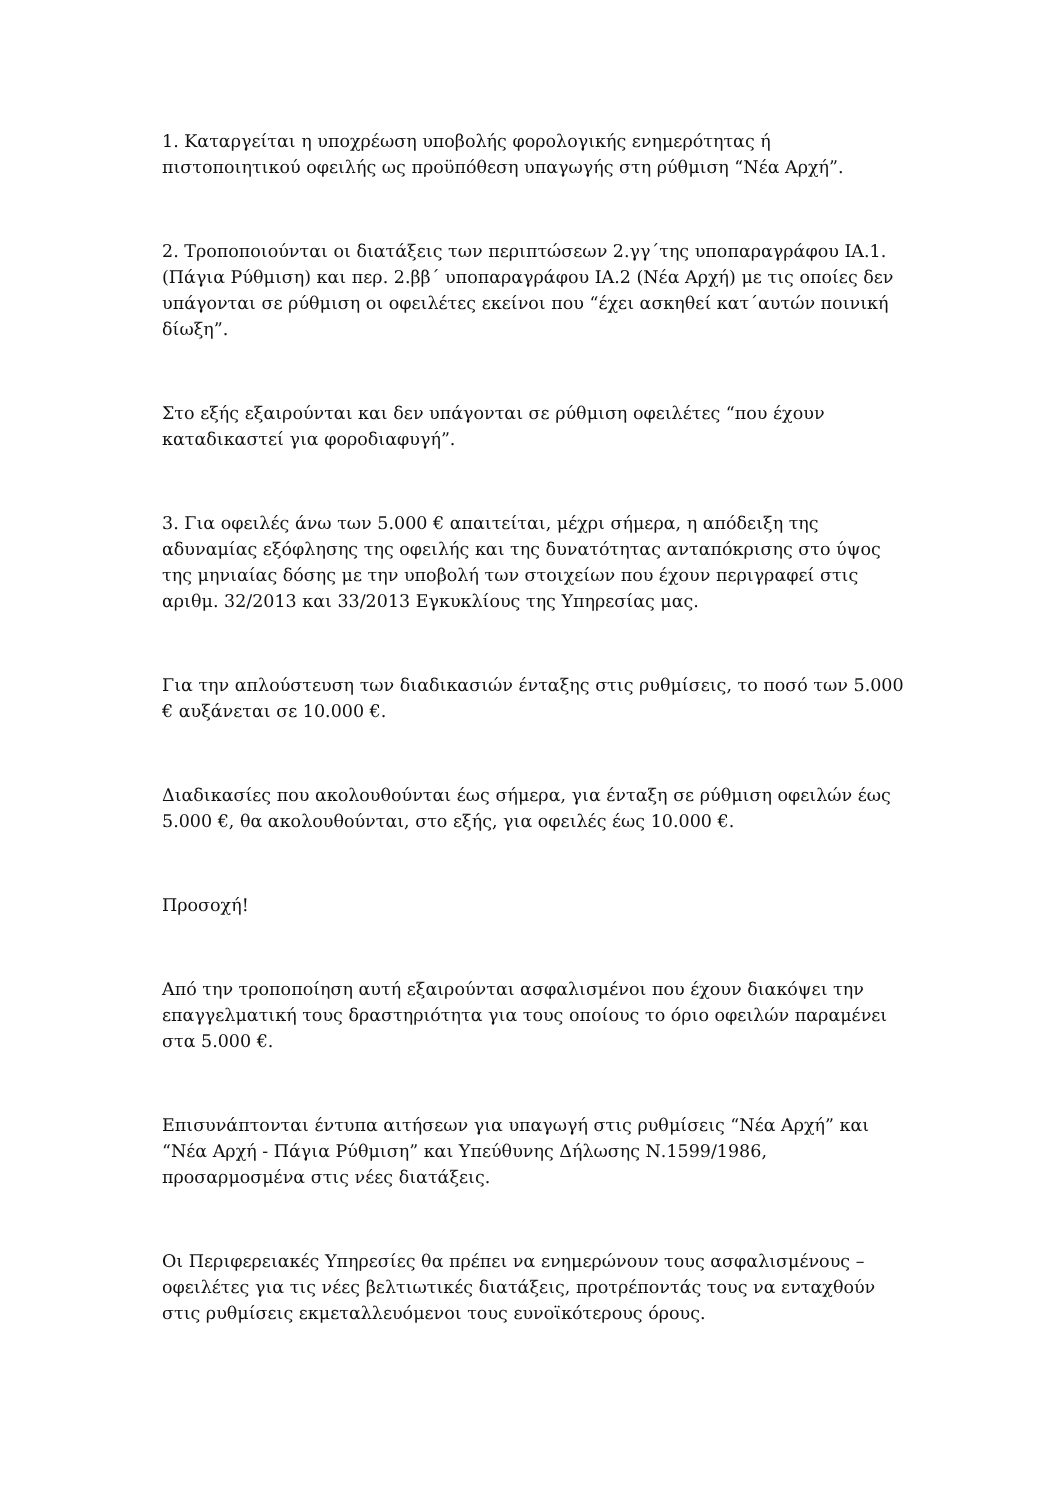1. Καταργείται η υποχρέωση υποβολής φορολογικής ενημερότητας ή πιστοποιητικού οφειλής ως προϋπόθεση υπαγωγής στη ρύθμιση “Νέα Αρχή”.
2. Τροποποιούνται οι διατάξεις των περιπτώσεων 2.γγ΄της υποπαραγράφου ΙΑ.1. (Πάγια Ρύθμιση) και περ. 2.ββ΄ υποπαραγράφου ΙΑ.2 (Νέα Αρχή) με τις οποίες δεν υπάγονται σε ρύθμιση οι οφειλέτες εκείνοι που “έχει ασκηθεί κατ΄αυτών ποινική δίωξη”.
Στο εξής εξαιρούνται και δεν υπάγονται σε ρύθμιση οφειλέτες “που έχουν καταδικαστεί για φοροδιαφυγή”.
3. Για οφειλές άνω των 5.000 € απαιτείται, μέχρι σήμερα, η απόδειξη της αδυναμίας εξόφλησης της οφειλής και της δυνατότητας ανταπόκρισης στο ύψος της μηνιαίας δόσης με την υποβολή των στοιχείων που έχουν περιγραφεί στις αριθμ. 32/2013 και 33/2013 Εγκυκλίους της Υπηρεσίας μας.
Για την απλούστευση των διαδικασιών ένταξης στις ρυθμίσεις, το ποσό των 5.000 € αυξάνεται σε 10.000 €.
Διαδικασίες που ακολουθούνται έως σήμερα, για ένταξη σε ρύθμιση οφειλών έως 5.000 €, θα ακολουθούνται, στο εξής, για οφειλές έως 10.000 €.
Προσοχή!
Από την τροποποίηση αυτή εξαιρούνται ασφαλισμένοι που έχουν διακόψει την επαγγελματική τους δραστηριότητα για τους οποίους το όριο οφειλών παραμένει στα 5.000 €.
Επισυνάπτονται έντυπα αιτήσεων για υπαγωγή στις ρυθμίσεις “Νέα Αρχή” και “Νέα Αρχή - Πάγια Ρύθμιση” και Υπεύθυνης Δήλωσης Ν.1599/1986, προσαρμοσμένα στις νέες διατάξεις.
Οι Περιφερειακές Υπηρεσίες θα πρέπει να ενημερώνουν τους ασφαλισμένους – οφειλέτες για τις νέες βελτιωτικές διατάξεις, προτρέποντάς τους να ενταχθούν στις ρυθμίσεις εκμεταλλευόμενοι τους ευνοϊκότερους όρους.